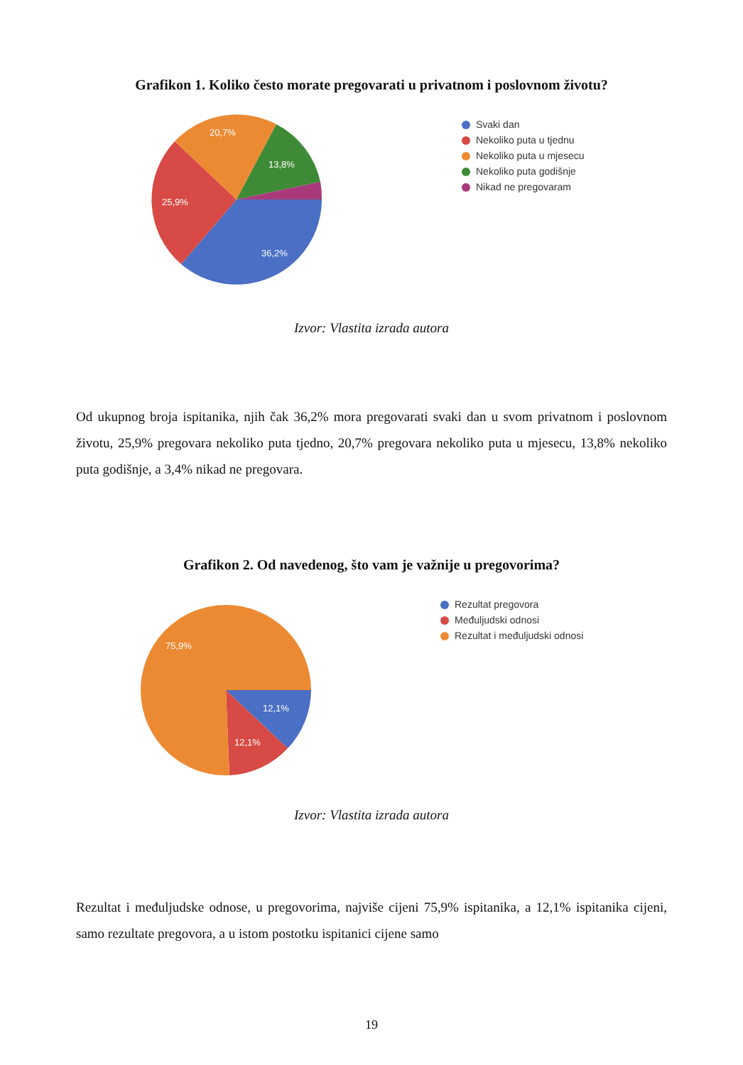Grafikon 1. Koliko često morate pregovarati u privatnom i poslovnom životu?
36,2%
25,9%
20,7%
13,8%
Svaki dan
Nekoliko puta u tjednu
Nekoliko puta u mjesecu
Nekoliko puta godišnje
Nikad ne pregovaram
Izvor: Vlastita izrada autora
Od ukupnog broja ispitanika, njih čak 36,2% mora pregovarati svaki dan u svom privatnom i poslovnom životu, 25,9% pregovara nekoliko puta tjedno, 20,7% pregovara nekoliko puta u mjesecu, 13,8% nekoliko puta godišnje, a 3,4% nikad ne pregovara.
Grafikon 2. Od navedenog, što vam je važnije u pregovorima?
75,9%
12,1%
12,1%
Rezultat pregovora
Međuljudski odnosi
Rezultat i međuljudski odnosi
Izvor: Vlastita izrada autora
Rezultat i međuljudske odnose, u pregovorima, najviše cijeni 75,9% ispitanika, a 12,1% ispitanika cijeni, samo rezultate pregovora, a u istom postotku ispitanici cijene samo
19